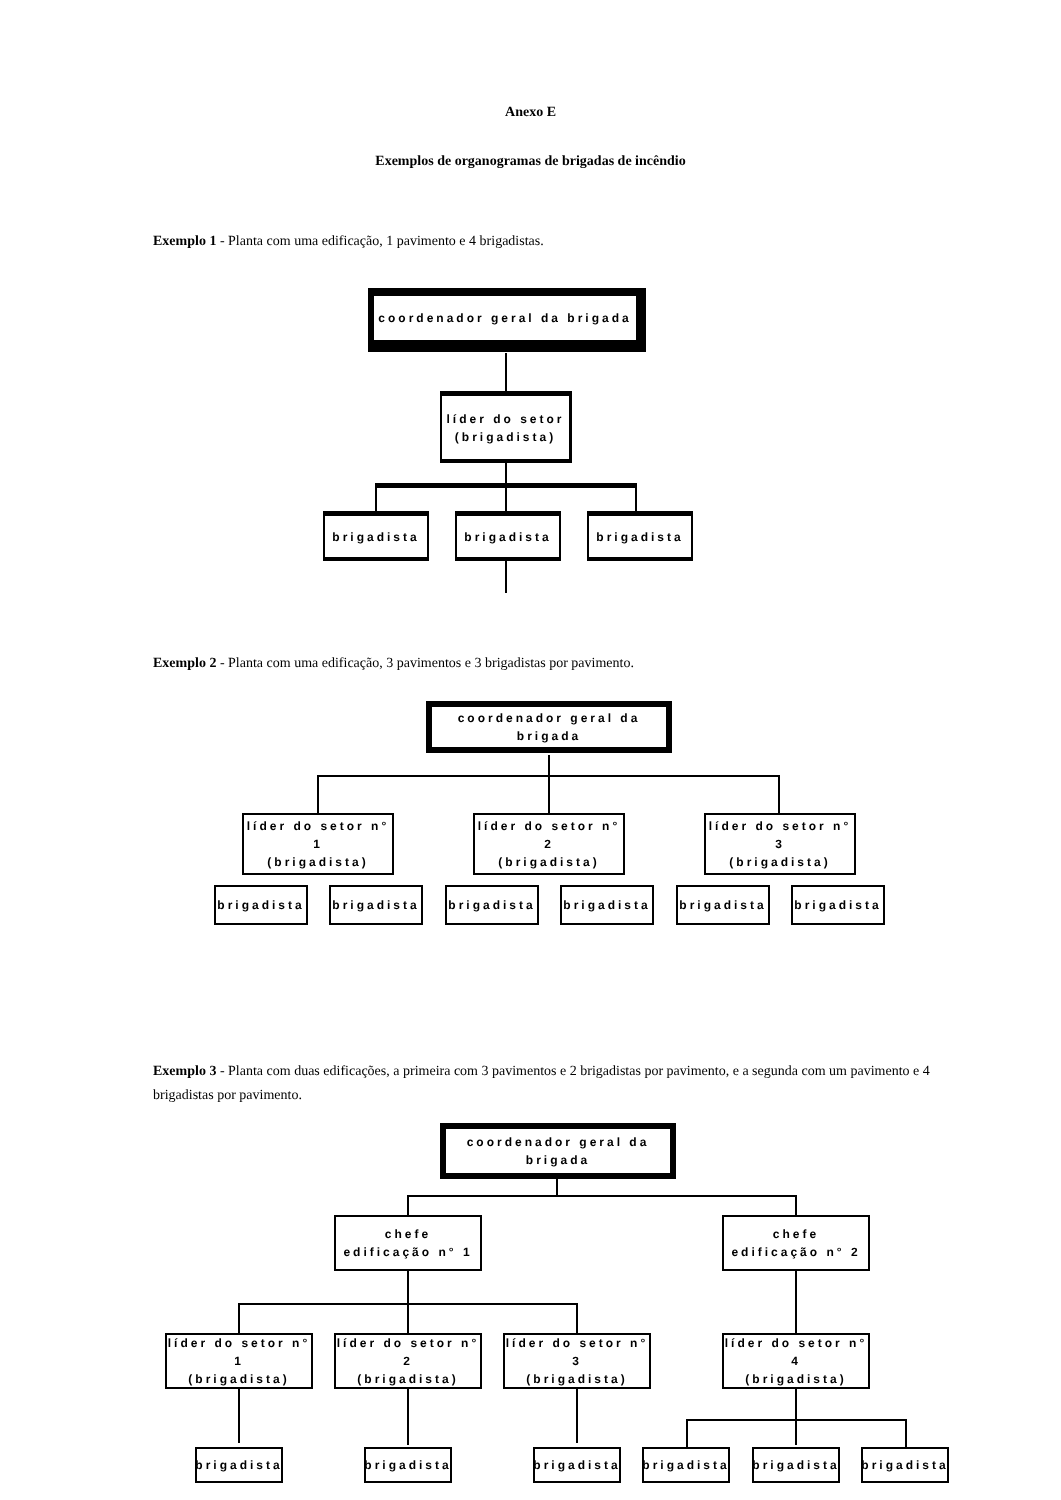Anexo E
Exemplos de organogramas de brigadas de incêndio
Exemplo 1 - Planta com uma edificação, 1 pavimento e 4 brigadistas.
coordenador geral da brigada
líder do setor
(brigadista)
brigadista brigadista brigadista
Exemplo 2 - Planta com uma edificação, 3 pavimentos e 3 brigadistas por pavimento.
coordenador geral da brigada
líder do setor n° 1
(brigadista)
líder do setor n° 2
(brigadista)
líder do setor n° 3
(brigadista)
brigadista
brigadista
brigadista
brigadista
brigadista
brigadista
Exemplo 3 - Planta com duas edificações, a primeira com 3 pavimentos e 2 brigadistas por pavimento, e a segunda com um pavimento e 4 brigadistas por pavimento.
coordenador geral da brigada
chefe
edificação n° 1
chefe
edificação n° 2
líder do setor n° 1
(brigadista)
líder do setor n° 2
(brigadista)
líder do setor n° 3
(brigadista)
líder do setor n° 4
(brigadista)
brigadista
brigadista
brigadista
brigadista
brigadista
brigadista